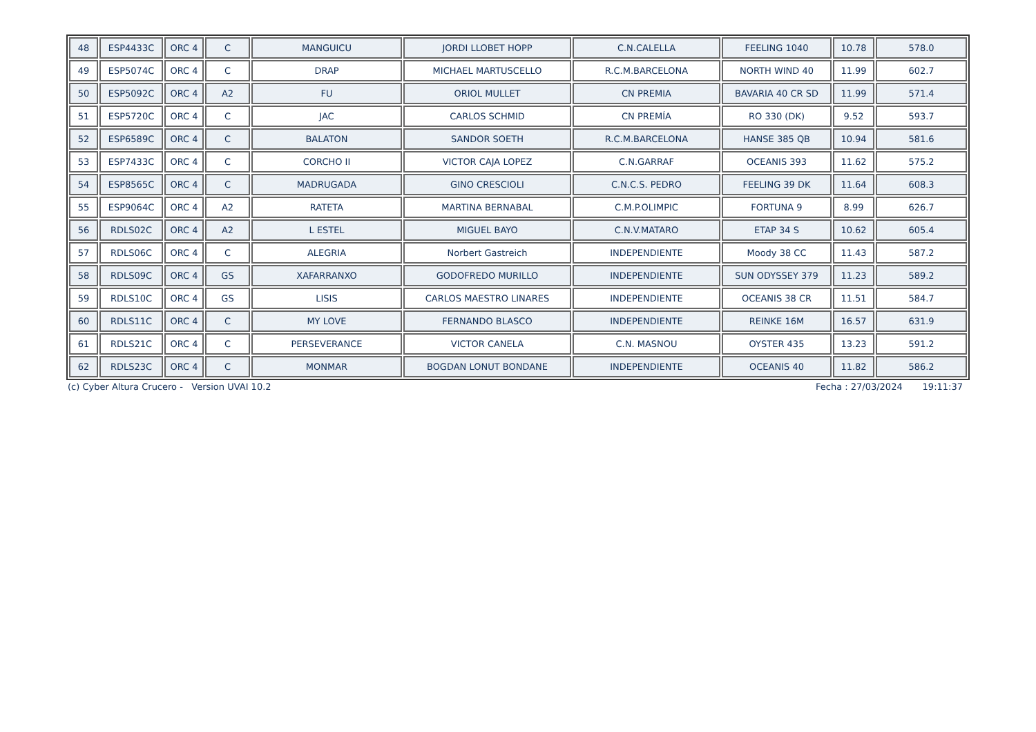| 48 | ESP4433C | ORC 4 | C | MANGUICU | JORDI LLOBET HOPP | C.N.CALELLA | FEELING 1040 | 10.78 | 578.0 |
| 49 | ESP5074C | ORC 4 | C | DRAP | MICHAEL MARTUSCELLO | R.C.M.BARCELONA | NORTH WIND 40 | 11.99 | 602.7 |
| 50 | ESP5092C | ORC 4 | A2 | FU | ORIOL MULLET | CN PREMIA | BAVARIA 40 CR SD | 11.99 | 571.4 |
| 51 | ESP5720C | ORC 4 | C | JAC | CARLOS SCHMID | CN PREMÍA | RO 330 (DK) | 9.52 | 593.7 |
| 52 | ESP6589C | ORC 4 | C | BALATON | SANDOR SOETH | R.C.M.BARCELONA | HANSE 385 QB | 10.94 | 581.6 |
| 53 | ESP7433C | ORC 4 | C | CORCHO II | VICTOR CAJA LOPEZ | C.N.GARRAF | OCEANIS 393 | 11.62 | 575.2 |
| 54 | ESP8565C | ORC 4 | C | MADRUGADA | GINO CRESCIOLI | C.N.C.S. PEDRO | FEELING 39 DK | 11.64 | 608.3 |
| 55 | ESP9064C | ORC 4 | A2 | RATETA | MARTINA BERNABAL | C.M.P.OLIMPIC | FORTUNA 9 | 8.99 | 626.7 |
| 56 | RDLS02C | ORC 4 | A2 | L ESTEL | MIGUEL BAYO | C.N.V.MATARO | ETAP 34 S | 10.62 | 605.4 |
| 57 | RDLS06C | ORC 4 | C | ALEGRIA | Norbert Gastreich | INDEPENDIENTE | Moody 38 CC | 11.43 | 587.2 |
| 58 | RDLS09C | ORC 4 | GS | XAFARRANXO | GODOFREDO MURILLO | INDEPENDIENTE | SUN ODYSSEY 379 | 11.23 | 589.2 |
| 59 | RDLS10C | ORC 4 | GS | LISIS | CARLOS MAESTRO LINARES | INDEPENDIENTE | OCEANIS 38 CR | 11.51 | 584.7 |
| 60 | RDLS11C | ORC 4 | C | MY LOVE | FERNANDO BLASCO | INDEPENDIENTE | REINKE 16M | 16.57 | 631.9 |
| 61 | RDLS21C | ORC 4 | C | PERSEVERANCE | VICTOR CANELA | C.N. MASNOU | OYSTER 435 | 13.23 | 591.2 |
| 62 | RDLS23C | ORC 4 | C | MONMAR | BOGDAN LONUT BONDANE | INDEPENDIENTE | OCEANIS 40 | 11.82 | 586.2 |
(c) Cyber Altura Crucero - Version UVAI 10.2 Fecha : 27/03/2024 19:11:37